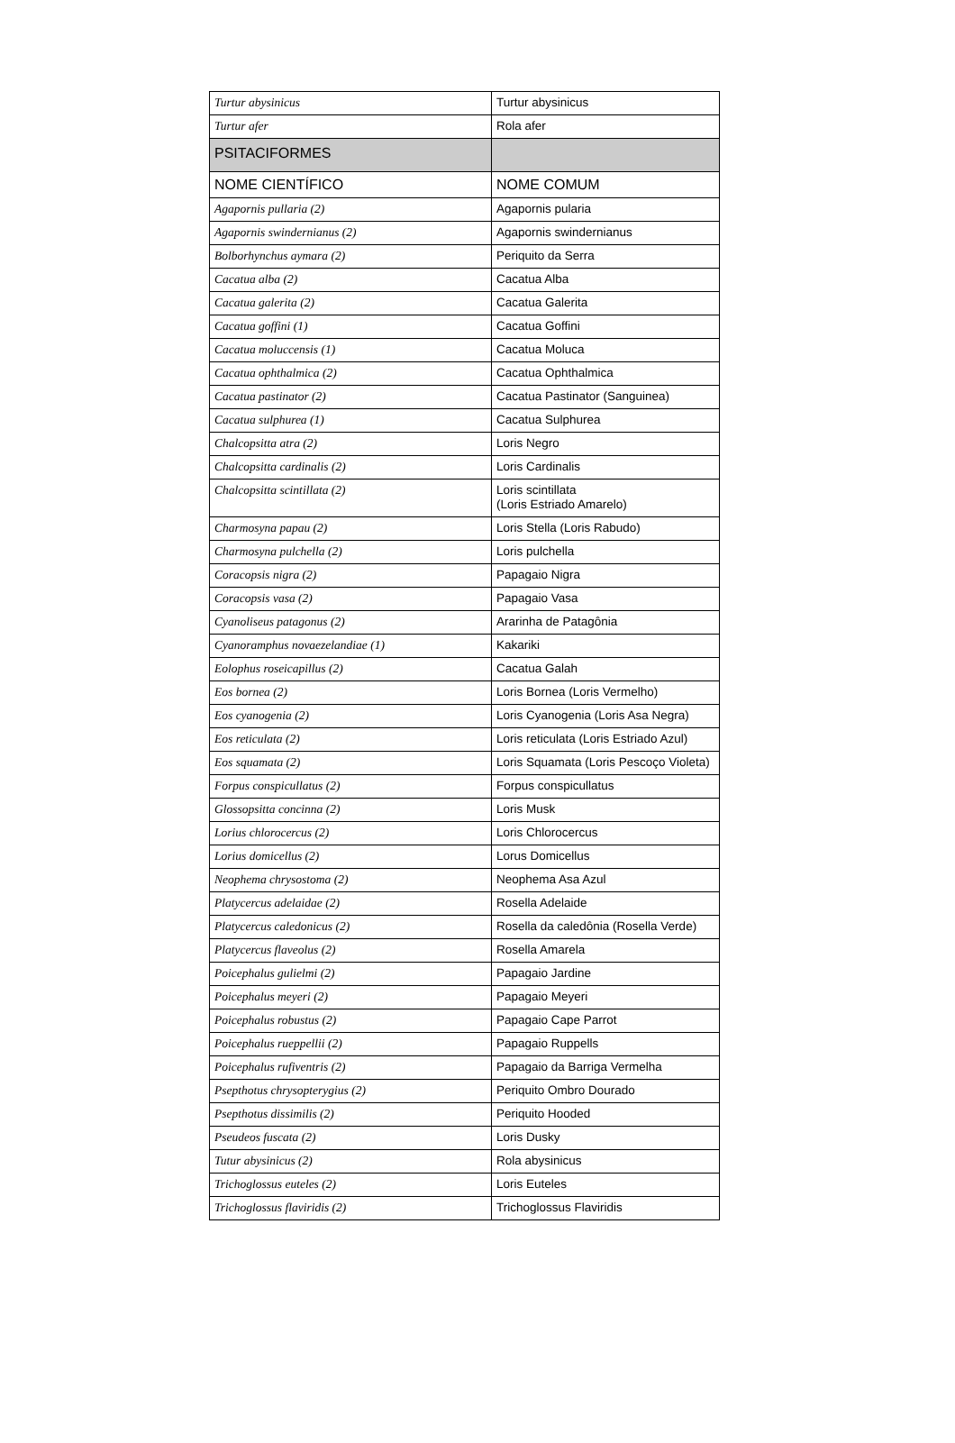| Turtur abysinicus | Turtur abysinicus |
| Turtur afer | Rola afer |
| PSITACIFORMES | |
| NOME CIENTÍFICO | NOME COMUM |
| Agapornis pullaria (2) | Agapornis pularia |
| Agapornis swindernianus (2) | Agapornis swindernianus |
| Bolborhynchus aymara (2) | Periquito da Serra |
| Cacatua alba (2) | Cacatua Alba |
| Cacatua galerita (2) | Cacatua Galerita |
| Cacatua goffini (1) | Cacatua Goffini |
| Cacatua moluccensis (1) | Cacatua Moluca |
| Cacatua ophthalmica (2) | Cacatua Ophthalmica |
| Cacatua pastinator (2) | Cacatua Pastinator (Sanguinea) |
| Cacatua sulphurea (1) | Cacatua Sulphurea |
| Chalcopsitta atra (2) | Loris Negro |
| Chalcopsitta cardinalis (2) | Loris Cardinalis |
| Chalcopsitta scintillata (2) | Loris scintillata (Loris Estriado Amarelo) |
| Charmosyna papau (2) | Loris Stella (Loris Rabudo) |
| Charmosyna pulchella (2) | Loris pulchella |
| Coracopsis nigra (2) | Papagaio Nigra |
| Coracopsis vasa (2) | Papagaio Vasa |
| Cyanoliseus patagonus (2) | Ararinha de Patagônia |
| Cyanoramphus novaezelandiae (1) | Kakariki |
| Eolophus roseicapillus (2) | Cacatua Galah |
| Eos bornea (2) | Loris Bornea (Loris Vermelho) |
| Eos cyanogenia (2) | Loris Cyanogenia (Loris Asa Negra) |
| Eos reticulata (2) | Loris reticulata (Loris Estriado Azul) |
| Eos squamata (2) | Loris Squamata (Loris Pescoço Violeta) |
| Forpus conspicullatus (2) | Forpus conspicullatus |
| Glossopsitta concinna (2) | Loris Musk |
| Lorius chlorocercus (2) | Loris Chlorocercus |
| Lorius domicellus (2) | Lorus Domicellus |
| Neophema chrysostoma (2) | Neophema Asa Azul |
| Platycercus adelaidae (2) | Rosella Adelaide |
| Platycercus caledonicus (2) | Rosella da caledônia (Rosella Verde) |
| Platycercus flaveolus (2) | Rosella Amarela |
| Poicephalus gulielmi (2) | Papagaio Jardine |
| Poicephalus meyeri (2) | Papagaio Meyeri |
| Poicephalus robustus (2) | Papagaio Cape Parrot |
| Poicephalus rueppellii (2) | Papagaio Ruppells |
| Poicephalus rufiventris (2) | Papagaio da Barriga Vermelha |
| Psepthotus chrysopterygius (2) | Periquito Ombro Dourado |
| Psepthotus dissimilis (2) | Periquito Hooded |
| Pseudeos fuscata (2) | Loris Dusky |
| Tutur abysinicus (2) | Rola abysinicus |
| Trichoglossus euteles (2) | Loris Euteles |
| Trichoglossus flaviridis (2) | Trichoglossus Flaviridis |